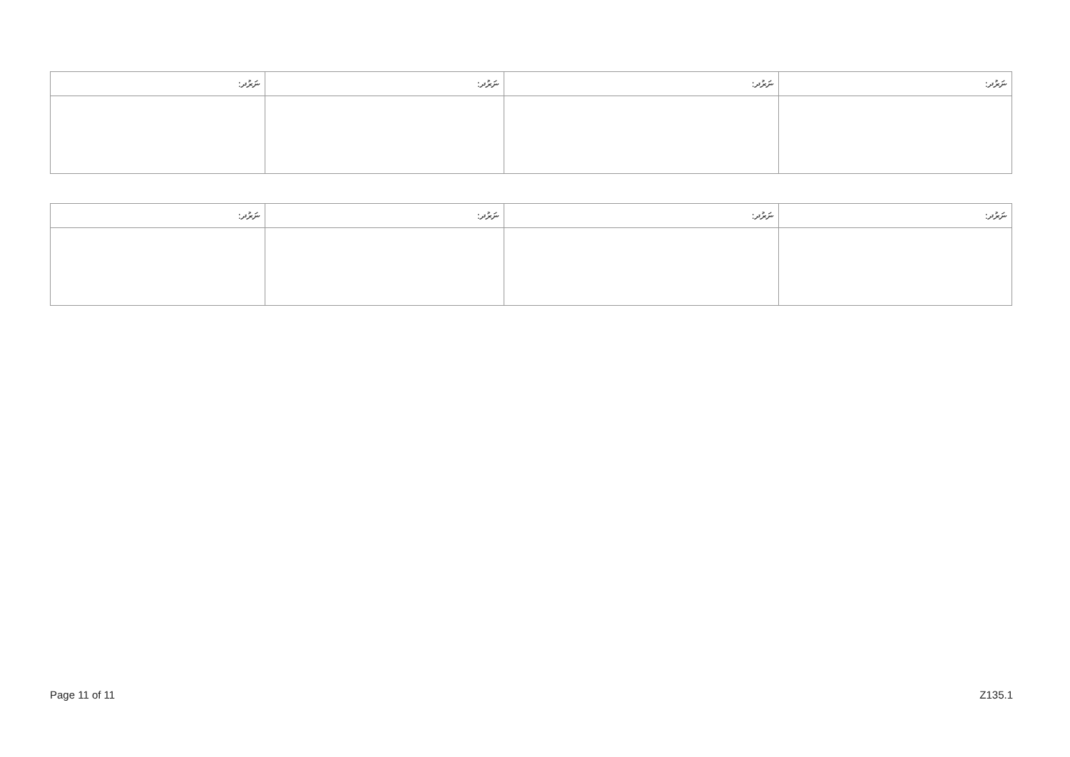| ނަރުދ: | ނަރުދ: | ނަރުދ: | ނަރުދ: |
| --- | --- | --- | --- |
| ނަރުދ: | ނަރުދ: | ނަރުދ: | ނަރުދ: |
| --- | --- | --- | --- |
Page 11 of 11 Z135.1